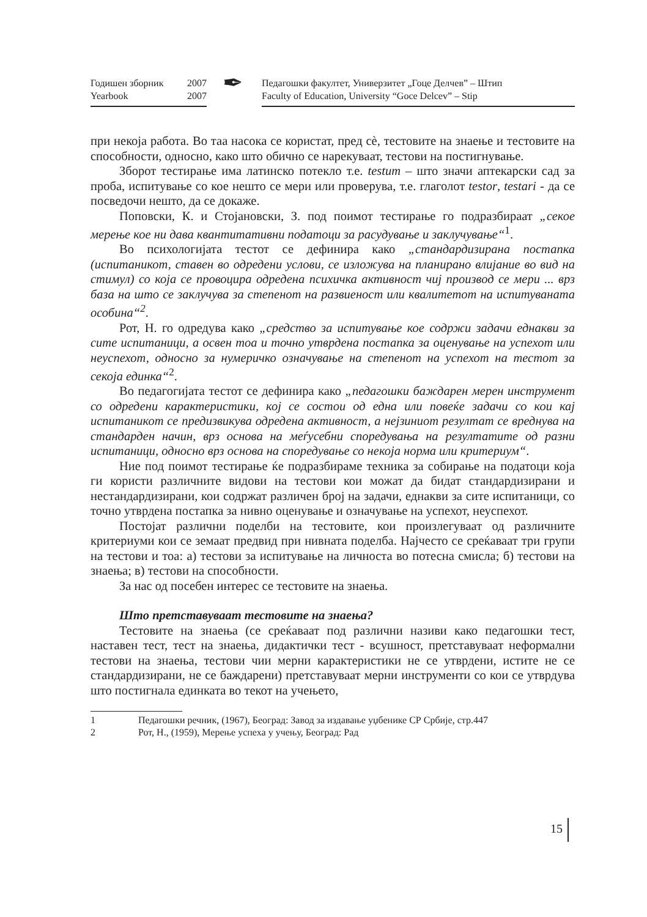Годишен зборник 2007
Yearbook 2007
✒
Педагошки факултет, Универзитет „Гоце Делчев” – Штип
Faculty of Education, University “Goce Delcev” – Stip
при некоја работа. Во таа насока се користат, пред сè, тестовите на знаење и тестовите на способности, односно, како што обично се нарекуваат, тестови на постигнување.
Зборот тестирање има латинско потекло т.е. testum – што значи аптекарски сад за проба, испитување со кое нешто се мери или проверува, т.е. глаголот testor, testari - да се посведочи нешто, да се докаже.
Поповски, К. и Стојановски, З. под поимот тестирање го подразбираат „секое мерење кое ни дава квантитативни податоци за расудување и заклучување“<sup>1</sup>.
Во психологијата тестот се дефинира како „стандардизирана постапка (испитаникот, ставен во одредени услови, се изложува на планирано влијание во вид на стимул) со која се провоцира одредена психичка активност чиј производ се мери ... врз база на што се заклучува за степенот на развиеност или квалитетот на испитуваната особина“<sup>2</sup>.
Рот, Н. го одредува како „средство за испитување кое содржи задачи еднакви за сите испитаници, а освен тоа и точно утврдена постапка за оценување на успехот или неуспехот, односно за нумеричко означување на степенот на успехот на тестот за секоја единка“<sup>2</sup>.
Во педагогијата тестот се дефинира како „педагошки баждарен мерен инструмент со одредени карактеристики, кој се состои од една или повеќе задачи со кои кај испитаникот се предизвикува одредена активност, а нејзиниот резултат се вреднува на стандарден начин, врз основа на меѓусебни споредувања на резултатите од разни испитаници, односно врз основа на споредување со некоја норма или критериум“.
Ние под поимот тестирање ќе подразбираме техника за собирање на податоци која ги користи различните видови на тестови кои можат да бидат стандардизирани и нестандардизирани, кои содржат различен број на задачи, еднакви за сите испитаници, со точно утврдена постапка за нивно оценување и означување на успехот, неуспехот.
Постојат различни поделби на тестовите, кои произлегуваат од различните критериуми кои се земаат предвид при нивната поделба. Најчесто се среќаваат три групи на тестови и тоа: а) тестови за испитување на личноста во потесна смисла; б) тестови на знаења; в) тестови на способности.
За нас од посебен интерес се тестовите на знаења.
Што претставуваат тестовите на знаења?
Тестовите на знаења (се среќаваат под различни називи како педагошки тест, наставен тест, тест на знаења, дидактички тест - всушност, претставуваат неформални тестови на знаења, тестови чии мерни карактеристики не се утврдени, истите не се стандардизирани, не се баждарени) претставуваат мерни инструменти со кои се утврдува што постигнала единката во текот на учењето,
1 Педагошки речник, (1967), Београд: Завод за издавање уџбенике СР Србије, стр.447
2 Рот, Н., (1959), Мерење успеха у учењу, Београд: Рад
15